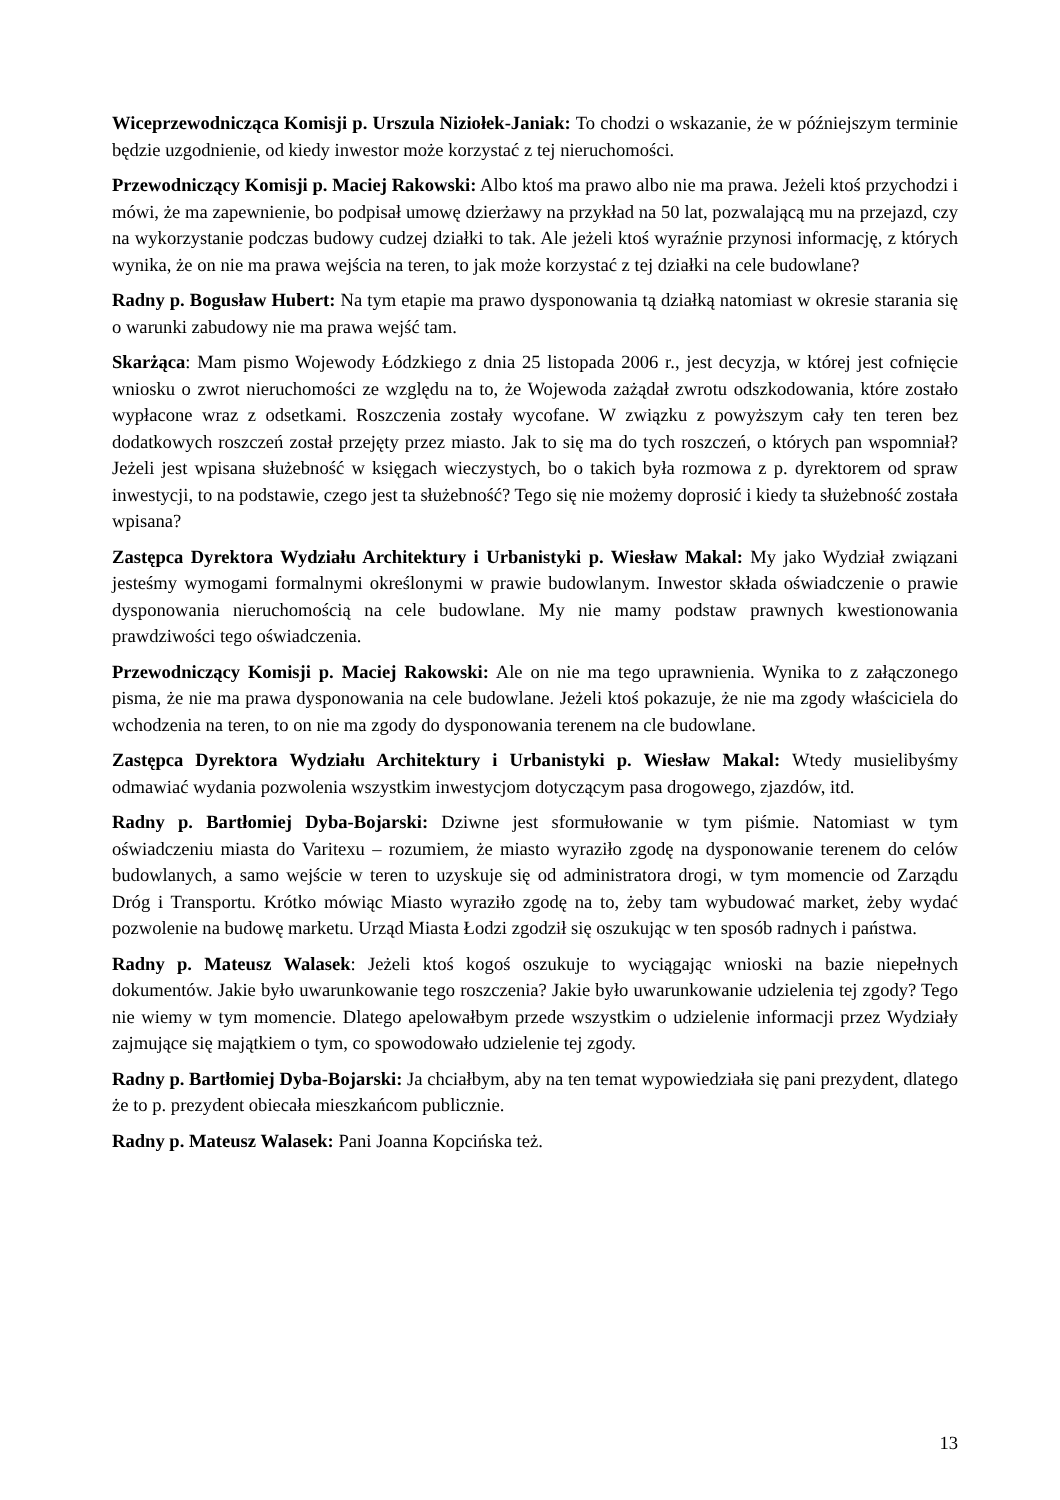Wiceprzewodnicząca Komisji p. Urszula Niziołek-Janiak: To chodzi o wskazanie, że w późniejszym terminie będzie uzgodnienie, od kiedy inwestor może korzystać z tej nieruchomości.
Przewodniczący Komisji p. Maciej Rakowski: Albo ktoś ma prawo albo nie ma prawa. Jeżeli ktoś przychodzi i mówi, że ma zapewnienie, bo podpisał umowę dzierżawy na przykład na 50 lat, pozwalającą mu na przejazd, czy na wykorzystanie podczas budowy cudzej działki to tak. Ale jeżeli ktoś wyraźnie przynosi informację, z których wynika, że on nie ma prawa wejścia na teren, to jak może korzystać z tej działki na cele budowlane?
Radny p. Bogusław Hubert: Na tym etapie ma prawo dysponowania tą działką natomiast w okresie starania się o warunki zabudowy nie ma prawa wejść tam.
Skarżąca: Mam pismo Wojewody Łódzkiego z dnia 25 listopada 2006 r., jest decyzja, w której jest cofnięcie wniosku o zwrot nieruchomości ze względu na to, że Wojewoda zażądał zwrotu odszkodowania, które zostało wypłacone wraz z odsetkami. Roszczenia zostały wycofane. W związku z powyższym cały ten teren bez dodatkowych roszczeń został przejęty przez miasto. Jak to się ma do tych roszczeń, o których pan wspomniał? Jeżeli jest wpisana służebność w księgach wieczystych, bo o takich była rozmowa z p. dyrektorem od spraw inwestycji, to na podstawie, czego jest ta służebność? Tego się nie możemy doprosić i kiedy ta służebność została wpisana?
Zastępca Dyrektora Wydziału Architektury i Urbanistyki p. Wiesław Makal: My jako Wydział związani jesteśmy wymogami formalnymi określonymi w prawie budowlanym. Inwestor składa oświadczenie o prawie dysponowania nieruchomością na cele budowlane. My nie mamy podstaw prawnych kwestionowania prawdziwości tego oświadczenia.
Przewodniczący Komisji p. Maciej Rakowski: Ale on nie ma tego uprawnienia. Wynika to z załączonego pisma, że nie ma prawa dysponowania na cele budowlane. Jeżeli ktoś pokazuje, że nie ma zgody właściciela do wchodzenia na teren, to on nie ma zgody do dysponowania terenem na cle budowlane.
Zastępca Dyrektora Wydziału Architektury i Urbanistyki p. Wiesław Makal: Wtedy musielibyśmy odmawiać wydania pozwolenia wszystkim inwestycjom dotyczącym pasa drogowego, zjazdów, itd.
Radny p. Bartłomiej Dyba-Bojarski: Dziwne jest sformułowanie w tym piśmie. Natomiast w tym oświadczeniu miasta do Varitexu – rozumiem, że miasto wyraziło zgodę na dysponowanie terenem do celów budowlanych, a samo wejście w teren to uzyskuje się od administratora drogi, w tym momencie od Zarządu Dróg i Transportu. Krótko mówiąc Miasto wyraziło zgodę na to, żeby tam wybudować market, żeby wydać pozwolenie na budowę marketu. Urząd Miasta Łodzi zgodził się oszukując w ten sposób radnych i państwa.
Radny p. Mateusz Walasek: Jeżeli ktoś kogoś oszukuje to wyciągając wnioski na bazie niepełnych dokumentów. Jakie było uwarunkowanie tego roszczenia? Jakie było uwarunkowanie udzielenia tej zgody? Tego nie wiemy w tym momencie. Dlatego apelowałbym przede wszystkim o udzielenie informacji przez Wydziały zajmujące się majątkiem o tym, co spowodowało udzielenie tej zgody.
Radny p. Bartłomiej Dyba-Bojarski: Ja chciałbym, aby na ten temat wypowiedziała się pani prezydent, dlatego że to p. prezydent obiecała mieszkańcom publicznie.
Radny p. Mateusz Walasek: Pani Joanna Kopcińska też.
13